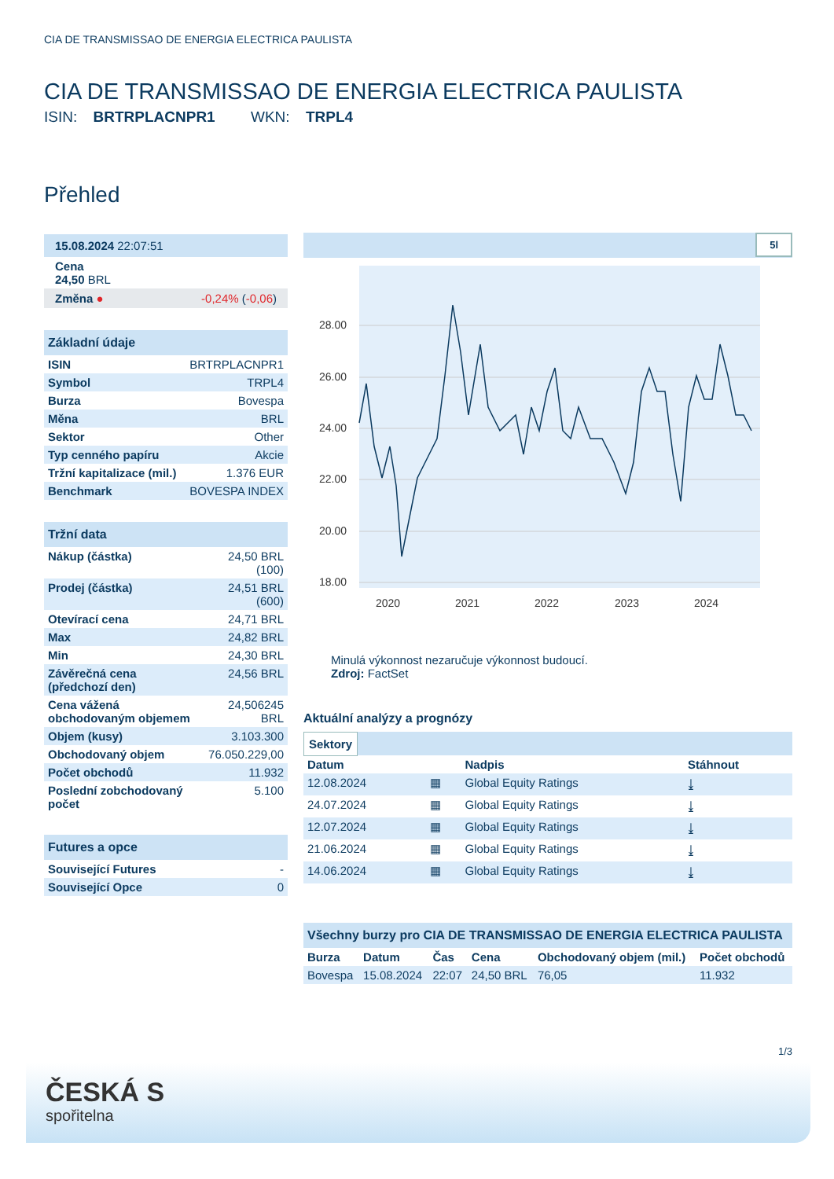CIA DE TRANSMISSAO DE ENERGIA ELECTRICA PAULISTA
CIA DE TRANSMISSAO DE ENERGIA ELECTRICA PAULISTA
ISIN: BRTRPLACNPR1 WKN: TRPL4
Přehled
| 15.08.2024 22:07:51 |
| Cena 24,50 BRL |
| Změna ● -0,24% ( -0,06 ) |
| Základní údaje | |
| ISIN | BRTRPLACNPR1 |
| Symbol | TRPL4 |
| Burza | Bovespa |
| Měna | BRL |
| Sektor | Other |
| Typ cenného papíru | Akcie |
| Tržní kapitalizace (mil.) | 1.376 EUR |
| Benchmark | BOVESPA INDEX |
| Tržní data | |
| Nákup (částka) | 24,50 BRL (100) |
| Prodej (částka) | 24,51 BRL (600) |
| Otevírací cena | 24,71 BRL |
| Max | 24,82 BRL |
| Min | 24,30 BRL |
| Závěrečná cena (předchozí den) | 24,56 BRL |
| Cena vážená obchodovaným objemem | 24,506245 BRL |
| Objem (kusy) | 3.103.300 |
| Obchodovaný objem | 76.050.229,00 |
| Počet obchodů | 11.932 |
| Poslední zobchodovaný počet | 5.100 |
| Futures a opce | |
| Související Futures | - |
| Související Opce | 0 |
5l
28.00
26.00
24.00
22.00
20.00
18.00
2020
2021
2022
2023
2024
Minulá výkonnost nezaručuje výkonnost budoucí.
Zdroj: FactSet
Aktuální analýzy a prognózy
Sektory
| Datum | | Nadpis | Stáhnout |
| --- | --- | --- | --- |
| 12.08.2024 | ▦ | Global Equity Ratings | ⤓ |
| 24.07.2024 | ▦ | Global Equity Ratings | ⤓ |
| 12.07.2024 | ▦ | Global Equity Ratings | ⤓ |
| 21.06.2024 | ▦ | Global Equity Ratings | ⤓ |
| 14.06.2024 | ▦ | Global Equity Ratings | ⤓ |
Všechny burzy pro CIA DE TRANSMISSAO DE ENERGIA ELECTRICA PAULISTA
| Burza | Datum | Čas | Cena | Obchodovaný objem (mil.) | Počet obchodů |
| --- | --- | --- | --- | --- | --- |
| Bovespa | 15.08.2024 | 22:07 | 24,50 BRL | 76,05 | 11.932 |
1/3
ČESKÁ S
spořitelna